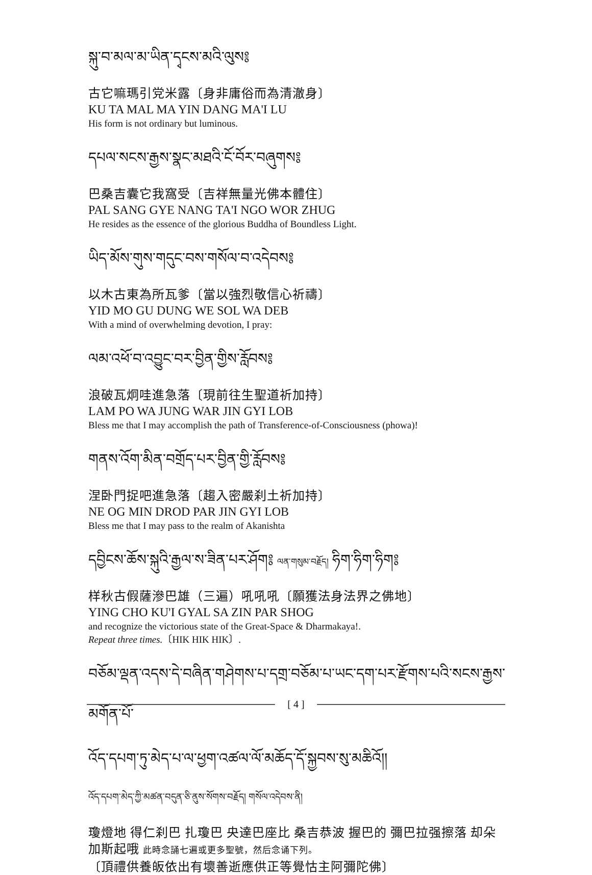སྐུ་བ་མལ་མ་ཡིན་དྭངས་མའི་ལུས༔
古它嘛瑪引党米露〔身非庸俗而為清澈身〕
KU TA MAL MA YIN DANG MA'I LU
His form is not ordinary but luminous.
དཔལ་སངས་རྒྱས་སྣང་མཐའི་ངོ་བོར་བཞུགས༔
巴桑吉囊它我窩受〔吉祥無量光佛本體住〕
PAL SANG GYE NANG TA'I NGO WOR ZHUG
He resides as the essence of the glorious Buddha of Boundless Light.
ཡིད་མོས་གུས་གདུང་བས་གསོལ་བ་འདེབས༔
以木古東為所瓦爹〔當以強烈敬信心祈禱〕
YID MO GU DUNG WE SOL WA DEB
With a mind of overwhelming devotion, I pray:
ལམ་འཕོ་བ་འབྱུང་བར་བྱིན་གྱིས་རློབས༔
浪破瓦炯哇進急落〔現前往生聖道祈加持〕
LAM PO WA JUNG WAR JIN GYI LOB
Bless me that I may accomplish the path of Transference-of-Consciousness (phowa)!
གནས་འོག་མིན་བགྲོད་པར་བྱིན་གྱི་རློབས༔
涅卧門捉吧進急落〔趨入密嚴刹土祈加持〕
NE OG MIN DROD PAR JIN GYI LOB
Bless me that I may pass to the realm of Akanishta
དབྱིངས་ཆོས་སྐུའི་རྒྱལ་ས་ཟིན་པར་ཤོག༔ ལན་གསུམ་བརྗོད། ཧིག་ཧིག་ཧིག༔
样秋古假薩滲巴雄（三遍）吼吼吼〔願獲法身法界之佛地〕
YING CHO KU'I GYAL SA ZIN PAR SHOG
and recognize the victorious state of the Great-Space & Dharmakaya!.
Repeat three times.〔HIK HIK HIK〕.
བཅོམ་ལྡན་འདས་དེ་བཞིན་གཤེགས་པ་དགྲ་བཅོམ་པ་ཡང་དག་པར་རྫོགས་པའི་སངས་རྒྱས་མགོན་པོ་
འོད་དཔག་ཏུ་མེད་པ་ལ་ཕྱག་འཚལ་ལོ་མཆོད་དོ་སྐྱབས་སུ་མཆིའོ།།
འོད་དཔག་མེད་ཀྱི་མཚན་བདུན་ཅི་ནུས་སོགས་བརྗོད། གསོལ་འདེབས་ནི།
瓊燈地 得仁刹巴 扎瓊巴 央達巴座比 桑吉恭波 握巴的 彌巴拉强擦落 却朵加斯起哦 此時念誦七遍或更多聖號，然后念诵下列。
〔頂禮供養皈依出有壞善逝應供正等覺怙主阿彌陀佛〕
[ 4 ]